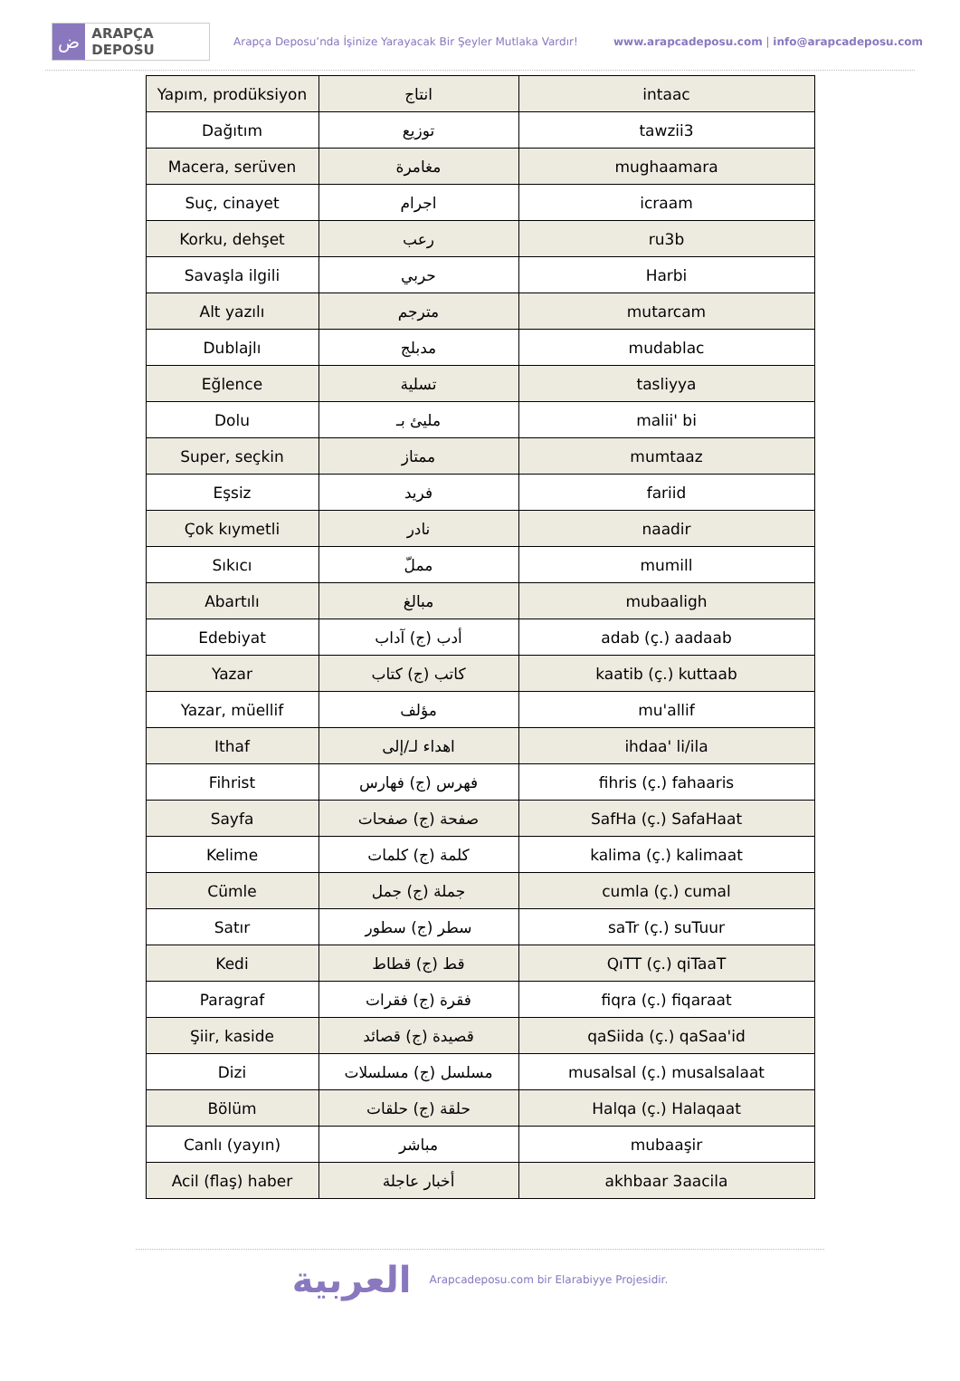ض ARAPÇA DEPOSU
Arapça Deposu’nda İşinize Yarayacak Bir Şeyler Mutlaka Vardır! www.arapcadeposu.com | info@arapcadeposu.com
| Yapım, prodüksiyon | انتاج | intaac |
| Dağıtım | توزيع | tawzii3 |
| Macera, serüven | مغامرة | mughaamara |
| Suç, cinayet | اجرام | icraam |
| Korku, dehşet | رعب | ru3b |
| Savaşla ilgili | حربي | Harbi |
| Alt yazılı | مترجم | mutarcam |
| Dublajlı | مدبلج | mudablac |
| Eğlence | تسلية | tasliyya |
| Dolu | مليئ بـ | malii' bi |
| Super, seçkin | ممتاز | mumtaaz |
| Eşsiz | فريد | fariid |
| Çok kıymetli | نادر | naadir |
| Sıkıcı | مملّ | mumill |
| Abartılı | مبالغ | mubaaligh |
| Edebiyat | أدب (ج) آداب | adab (ç.) aadaab |
| Yazar | كاتب (ج) كتاب | kaatib (ç.) kuttaab |
| Yazar, müellif | مؤلف | mu'allif |
| Ithaf | اهداء لـ/إلى | ihdaa' li/ila |
| Fihrist | فهرس (ج) فهارس | fihris (ç.) fahaaris |
| Sayfa | صفحة (ج) صفحات | SafHa (ç.) SafaHaat |
| Kelime | كلمة (ج) كلمات | kalima (ç.) kalimaat |
| Cümle | جملة (ج) جمل | cumla (ç.) cumal |
| Satır | سطر (ج) سطور | saTr (ç.) suTuur |
| Kedi | قط (ج) قطاط | QıTT (ç.) qiTaaT |
| Paragraf | فقرة (ج) فقرات | fiqra (ç.) fiqaraat |
| Şiir, kaside | قصيدة (ج) قصائد | qaSiida (ç.) qaSaa'id |
| Dizi | مسلسل (ج) مسلسلات | musalsal (ç.) musalsalaat |
| Bölüm | حلقة (ج) حلقات | Halqa (ç.) Halaqaat |
| Canlı (yayın) | مباشر | mubaaşir |
| Acil (flaş) haber | أخبار عاجلة | akhbaar 3aacila |
العربية Arapcadeposu.com bir Elarabiyye Projesidir.